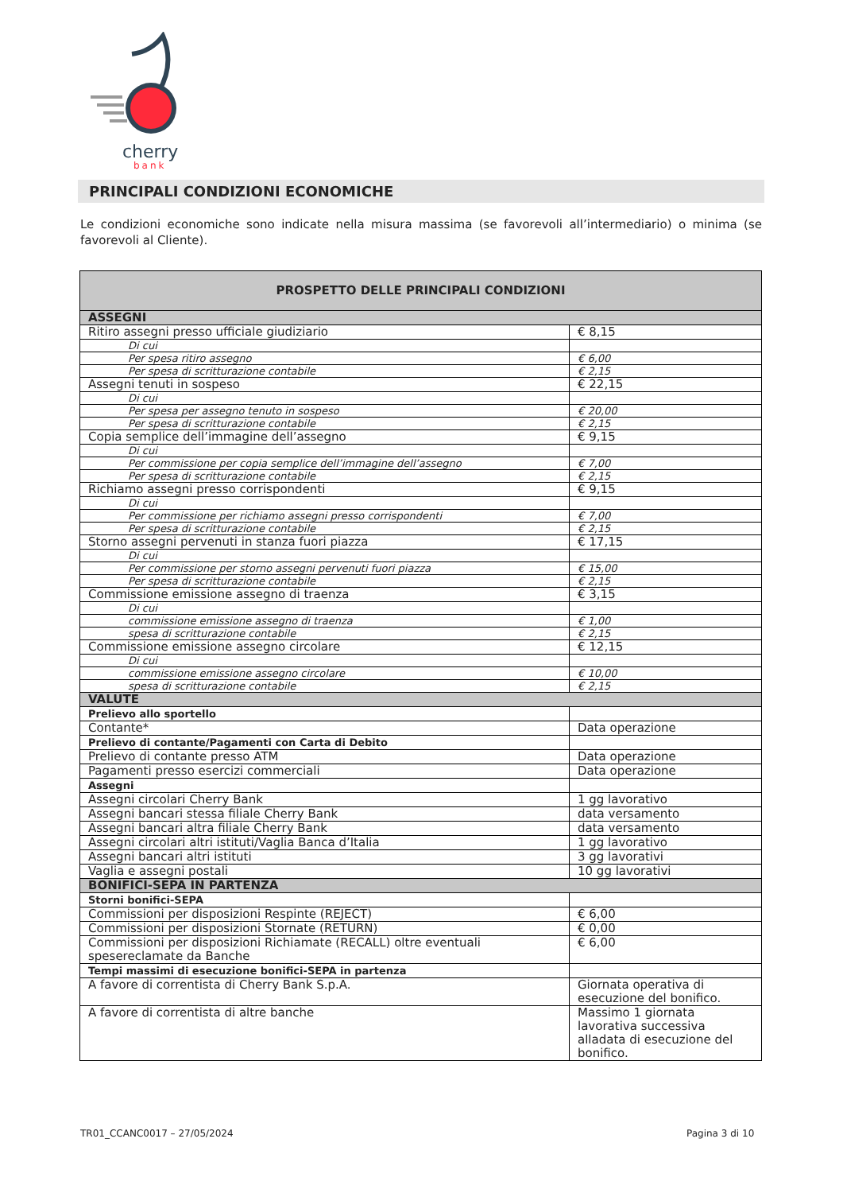cherry
bank
PRINCIPALI CONDIZIONI ECONOMICHE
Le condizioni economiche sono indicate nella misura massima (se favorevoli all’intermediario) o minima (se favorevoli al Cliente).
| PROSPETTO DELLE PRINCIPALI CONDIZIONI | |
| --- | --- |
| ASSEGNI | |
| Ritiro assegni presso ufficiale giudiziario | € 8,15 |
| Di cui | |
| Per spesa ritiro assegno | € 6,00 |
| Per spesa di scritturazione contabile | € 2,15 |
| Assegni tenuti in sospeso | € 22,15 |
| Di cui | |
| Per spesa per assegno tenuto in sospeso | € 20,00 |
| Per spesa di scritturazione contabile | € 2,15 |
| Copia semplice dell’immagine dell’assegno | € 9,15 |
| Di cui | |
| Per commissione per copia semplice dell’immagine dell’assegno | € 7,00 |
| Per spesa di scritturazione contabile | € 2,15 |
| Richiamo assegni presso corrispondenti | € 9,15 |
| Di cui | |
| Per commissione per richiamo assegni presso corrispondenti | € 7,00 |
| Per spesa di scritturazione contabile | € 2,15 |
| Storno assegni pervenuti in stanza fuori piazza | € 17,15 |
| Di cui | |
| Per commissione per storno assegni pervenuti fuori piazza | € 15,00 |
| Per spesa di scritturazione contabile | € 2,15 |
| Commissione emissione assegno di traenza | € 3,15 |
| Di cui | |
| commissione emissione assegno di traenza | € 1,00 |
| spesa di scritturazione contabile | € 2,15 |
| Commissione emissione assegno circolare | € 12,15 |
| Di cui | |
| commissione emissione assegno circolare | € 10,00 |
| spesa di scritturazione contabile | € 2,15 |
| VALUTE | |
| Prelievo allo sportello | |
| Contante* | Data operazione |
| Prelievo di contante/Pagamenti con Carta di Debito | |
| Prelievo di contante presso ATM | Data operazione |
| Pagamenti presso esercizi commerciali | Data operazione |
| Assegni | |
| Assegni circolari Cherry Bank | 1 gg lavorativo |
| Assegni bancari stessa filiale Cherry Bank | data versamento |
| Assegni bancari altra filiale Cherry Bank | data versamento |
| Assegni circolari altri istituti/Vaglia Banca d’Italia | 1 gg lavorativo |
| Assegni bancari altri istituti | 3 gg lavorativi |
| Vaglia e assegni postali | 10 gg lavorativi |
| BONIFICI-SEPA IN PARTENZA | |
| Storni bonifici-SEPA | |
| Commissioni per disposizioni Respinte (REJECT) | € 6,00 |
| Commissioni per disposizioni Stornate (RETURN) | € 0,00 |
| Commissioni per disposizioni Richiamate (RECALL) oltre eventuali spesereclamate da Banche | € 6,00 |
| Tempi massimi di esecuzione bonifici-SEPA in partenza | |
| A favore di correntista di Cherry Bank S.p.A. | Giornata operativa di esecuzione del bonifico. |
| A favore di correntista di altre banche | Massimo 1 giornata lavorativa successiva alladata di esecuzione del bonifico. |
TR01_CCANC0017 – 27/05/2024 Pagina 3 di 10